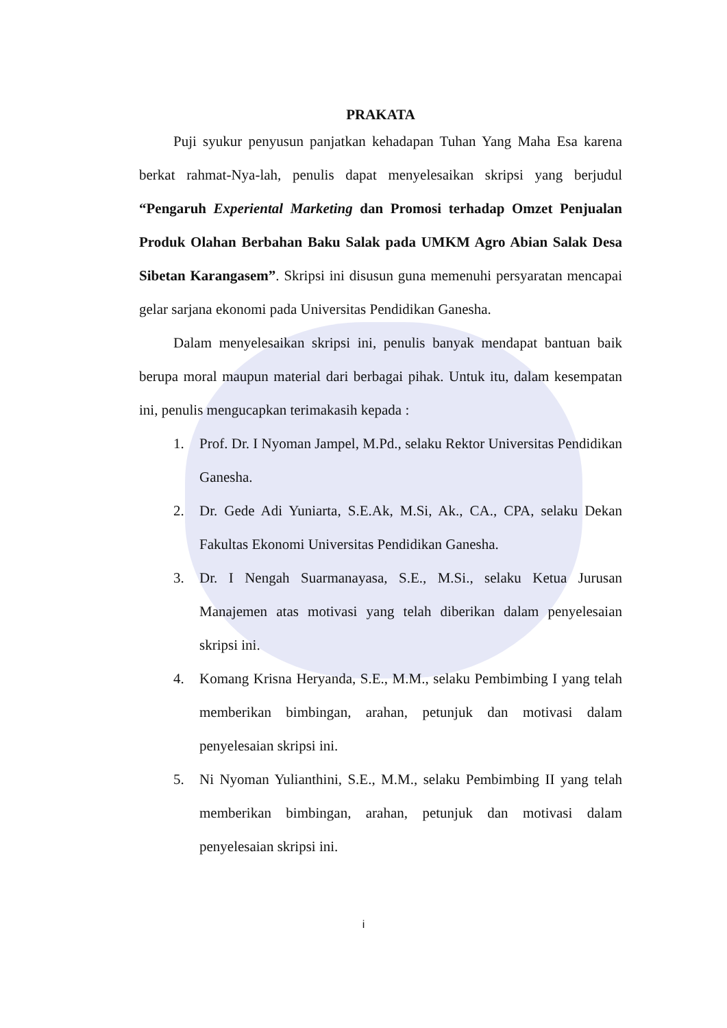PRAKATA
Puji syukur penyusun panjatkan kehadapan Tuhan Yang Maha Esa karena berkat rahmat-Nya-lah, penulis dapat menyelesaikan skripsi yang berjudul “Pengaruh Experiental Marketing dan Promosi terhadap Omzet Penjualan Produk Olahan Berbahan Baku Salak pada UMKM Agro Abian Salak Desa Sibetan Karangasem”. Skripsi ini disusun guna memenuhi persyaratan mencapai gelar sarjana ekonomi pada Universitas Pendidikan Ganesha.
Dalam menyelesaikan skripsi ini, penulis banyak mendapat bantuan baik berupa moral maupun material dari berbagai pihak. Untuk itu, dalam kesempatan ini, penulis mengucapkan terimakasih kepada :
1. Prof. Dr. I Nyoman Jampel, M.Pd., selaku Rektor Universitas Pendidikan Ganesha.
2. Dr. Gede Adi Yuniarta, S.E.Ak, M.Si, Ak., CA., CPA, selaku Dekan Fakultas Ekonomi Universitas Pendidikan Ganesha.
3. Dr. I Nengah Suarmanayasa, S.E., M.Si., selaku Ketua Jurusan Manajemen atas motivasi yang telah diberikan dalam penyelesaian skripsi ini.
4. Komang Krisna Heryanda, S.E., M.M., selaku Pembimbing I yang telah memberikan bimbingan, arahan, petunjuk dan motivasi dalam penyelesaian skripsi ini.
5. Ni Nyoman Yulianthini, S.E., M.M., selaku Pembimbing II yang telah memberikan bimbingan, arahan, petunjuk dan motivasi dalam penyelesaian skripsi ini.
i